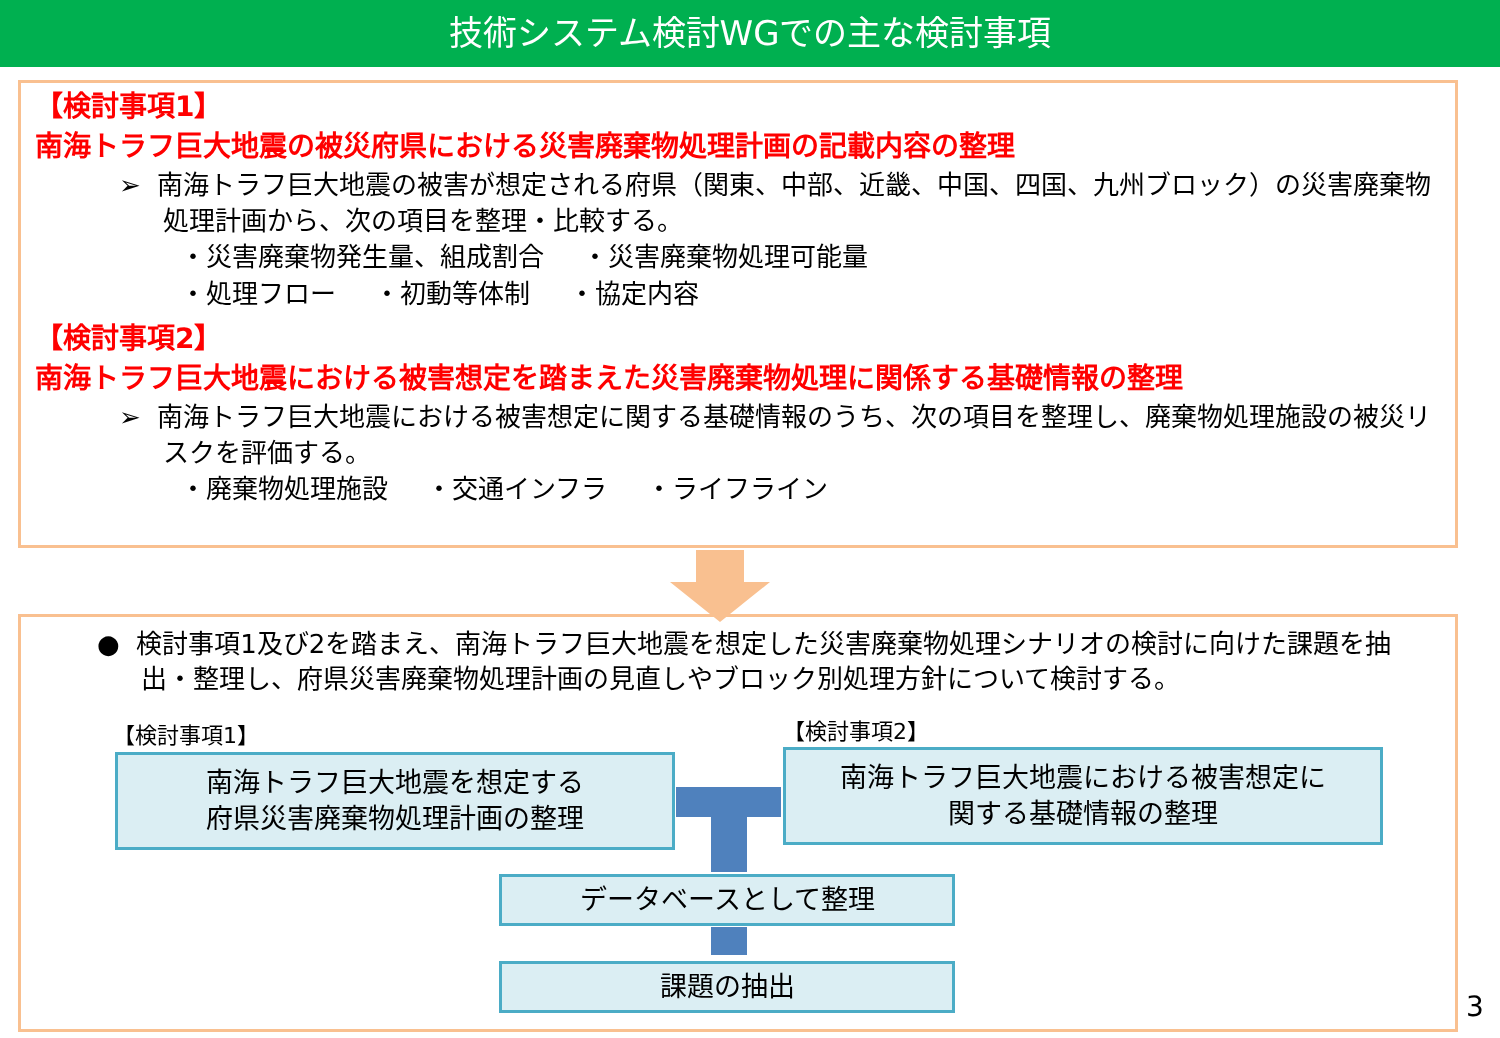技術システム検討WGでの主な検討事項
【検討事項1】
南海トラフ巨大地震の被災府県における災害廃棄物処理計画の記載内容の整理
➢ 南海トラフ巨大地震の被害が想定される府県（関東、中部、近畿、中国、四国、九州ブロック）の災害廃棄物処理計画から、次の項目を整理・比較する。
・災害廃棄物発生量、組成割合 ・災害廃棄物処理可能量
・処理フロー ・初動等体制 ・協定内容
【検討事項2】
南海トラフ巨大地震における被害想定を踏まえた災害廃棄物処理に関係する基礎情報の整理
➢ 南海トラフ巨大地震における被害想定に関する基礎情報のうち、次の項目を整理し、廃棄物処理施設の被災リスクを評価する。
・廃棄物処理施設 ・交通インフラ ・ライフライン
● 検討事項1及び2を踏まえ、南海トラフ巨大地震を想定した災害廃棄物処理シナリオの検討に向けた課題を抽出・整理し、府県災害廃棄物処理計画の見直しやブロック別処理方針について検討する。
【検討事項1】 【検討事項2】
南海トラフ巨大地震を想定する
府県災害廃棄物処理計画の整理
南海トラフ巨大地震における被害想定に
関する基礎情報の整理
データベースとして整理
課題の抽出
3